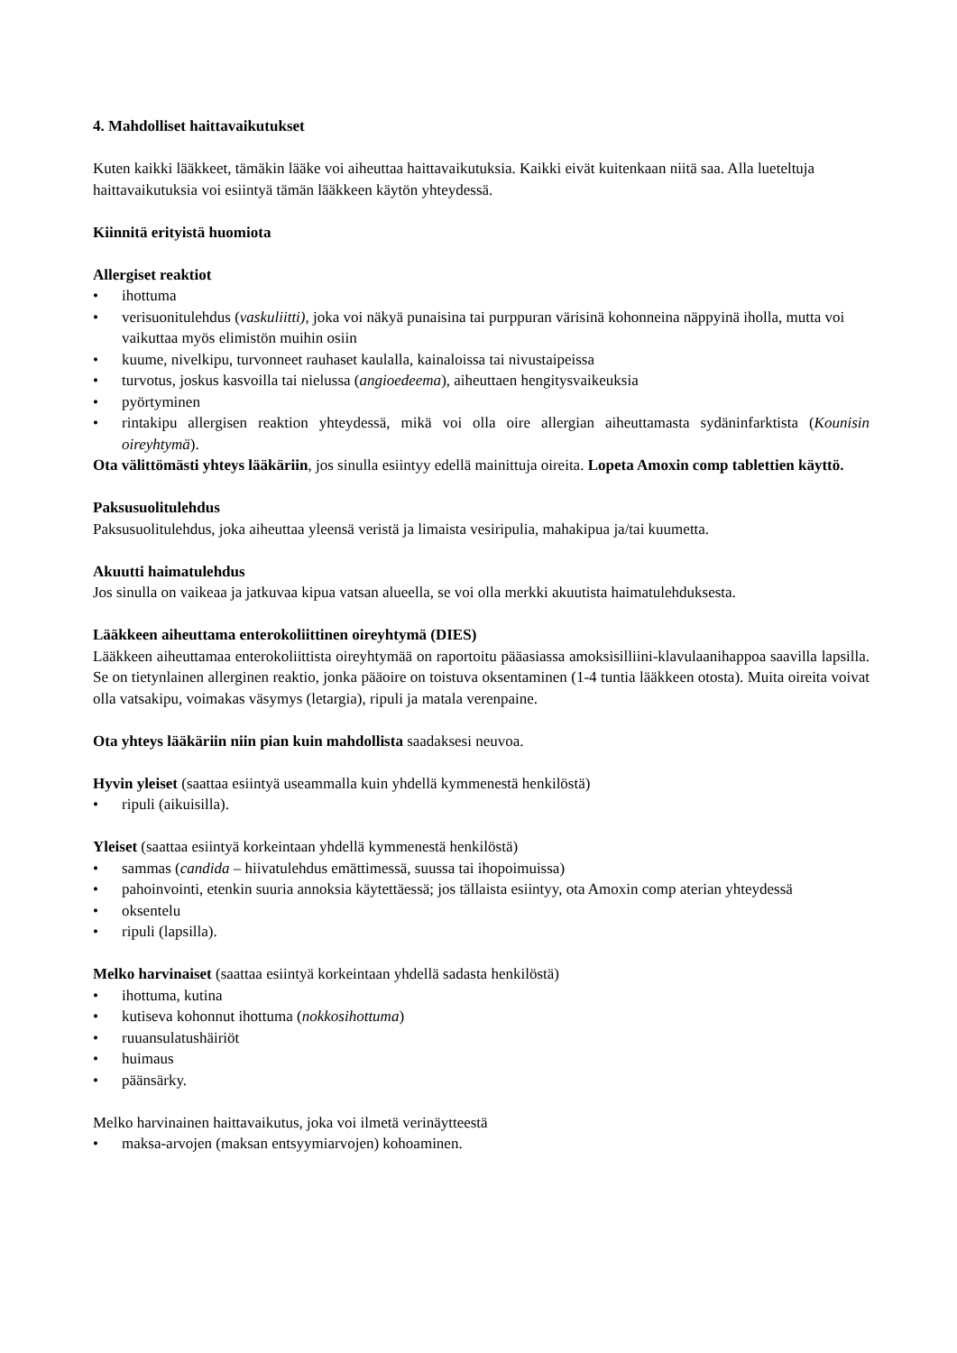4. Mahdolliset haittavaikutukset
Kuten kaikki lääkkeet, tämäkin lääke voi aiheuttaa haittavaikutuksia. Kaikki eivät kuitenkaan niitä saa. Alla lueteltuja haittavaikutuksia voi esiintyä tämän lääkkeen käytön yhteydessä.
Kiinnitä erityistä huomiota
Allergiset reaktiot
• ihottuma
• verisuonitulehdus (vaskuliitti), joka voi näkyä punaisina tai purppuran värisinä kohonneina näppyinä iholla, mutta voi vaikuttaa myös elimistön muihin osiin
• kuume, nivelkipu, turvonneet rauhaset kaulalla, kainaloissa tai nivustaipeissa
• turvotus, joskus kasvoilla tai nielussa (angioedeema), aiheuttaen hengitysvaikeuksia
• pyörtyminen
• rintakipu allergisen reaktion yhteydessä, mikä voi olla oire allergian aiheuttamasta sydäninfarktista (Kounisin oireyhtymä).
Ota välittömästi yhteys lääkäriin, jos sinulla esiintyy edellä mainittuja oireita. Lopeta Amoxin comp tablettien käyttö.
Paksusuolitulehdus
Paksusuolitulehdus, joka aiheuttaa yleensä veristä ja limaista vesiripulia, mahakipua ja/tai kuumetta.
Akuutti haimatulehdus
Jos sinulla on vaikeaa ja jatkuvaa kipua vatsan alueella, se voi olla merkki akuutista haimatulehduksesta.
Lääkkeen aiheuttama enterokoliittinen oireyhtymä (DIES)
Lääkkeen aiheuttamaa enterokoliittista oireyhtymää on raportoitu pääasiassa amoksisilliini-klavulaanihappoa saavilla lapsilla. Se on tietynlainen allerginen reaktio, jonka pääoire on toistuva oksentaminen (1-4 tuntia lääkkeen otosta). Muita oireita voivat olla vatsakipu, voimakas väsymys (letargia), ripuli ja matala verenpaine.
Ota yhteys lääkäriin niin pian kuin mahdollista saadaksesi neuvoa.
Hyvin yleiset (saattaa esiintyä useammalla kuin yhdellä kymmenestä henkilöstä)
• ripuli (aikuisilla).
Yleiset (saattaa esiintyä korkeintaan yhdellä kymmenestä henkilöstä)
• sammas (candida – hiivatulehdus emättimessä, suussa tai ihopoimuissa)
• pahoinvointi, etenkin suuria annoksia käytettäessä; jos tällaista esiintyy, ota Amoxin comp aterian yhteydessä
• oksentelu
• ripuli (lapsilla).
Melko harvinaiset (saattaa esiintyä korkeintaan yhdellä sadasta henkilöstä)
• ihottuma, kutina
• kutiseva kohonnut ihottuma (nokkosihottuma)
• ruuansulatushäiriöt
• huimaus
• päänsärky.
Melko harvinainen haittavaikutus, joka voi ilmetä verinäytteestä
• maksa-arvojen (maksan entsyymiarvojen) kohoaminen.